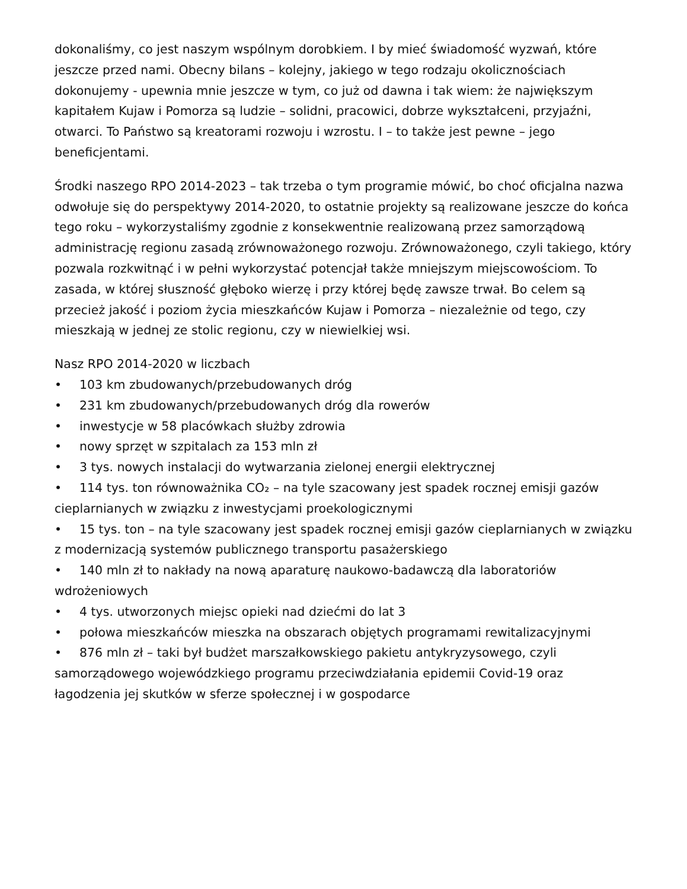dokonaliśmy, co jest naszym wspólnym dorobkiem. I by mieć świadomość wyzwań, które jeszcze przed nami. Obecny bilans – kolejny, jakiego w tego rodzaju okolicznościach dokonujemy - upewnia mnie jeszcze w tym, co już od dawna i tak wiem: że największym kapitałem Kujaw i Pomorza są ludzie – solidni, pracowici, dobrze wykształceni, przyjaźni, otwarci. To Państwo są kreatorami rozwoju i wzrostu. I – to także jest pewne – jego beneficjentami.
Środki naszego RPO 2014-2023 – tak trzeba o tym programie mówić, bo choć oficjalna nazwa odwołuje się do perspektywy 2014-2020, to ostatnie projekty są realizowane jeszcze do końca tego roku – wykorzystaliśmy zgodnie z konsekwentnie realizowaną przez samorządową administrację regionu zasadą zrównoważonego rozwoju. Zrównoważonego, czyli takiego, który pozwala rozkwitnąć i w pełni wykorzystać potencjał także mniejszym miejscowościom. To zasada, w której słuszność głęboko wierzę i przy której będę zawsze trwał. Bo celem są przecież jakość i poziom życia mieszkańców Kujaw i Pomorza – niezależnie od tego, czy mieszkają w jednej ze stolic regionu, czy w niewielkiej wsi.
Nasz RPO 2014-2020 w liczbach
• 103 km zbudowanych/przebudowanych dróg
• 231 km zbudowanych/przebudowanych dróg dla rowerów
• inwestycje w 58 placówkach służby zdrowia
• nowy sprzęt w szpitalach za 153 mln zł
• 3 tys. nowych instalacji do wytwarzania zielonej energii elektrycznej
• 114 tys. ton równoważnika CO₂ – na tyle szacowany jest spadek rocznej emisji gazów cieplarnianych w związku z inwestycjami proekologicznymi
• 15 tys. ton – na tyle szacowany jest spadek rocznej emisji gazów cieplarnianych w związku z modernizacją systemów publicznego transportu pasażerskiego
• 140 mln zł to nakłady na nową aparaturę naukowo-badawczą dla laboratoriów wdrożeniowych
• 4 tys. utworzonych miejsc opieki nad dziećmi do lat 3
• połowa mieszkańców mieszka na obszarach objętych programami rewitalizacyjnymi
• 876 mln zł – taki był budżet marszałkowskiego pakietu antykryzysowego, czyli samorządowego wojewódzkiego programu przeciwdziałania epidemii Covid-19 oraz łagodzenia jej skutków w sferze społecznej i w gospodarce